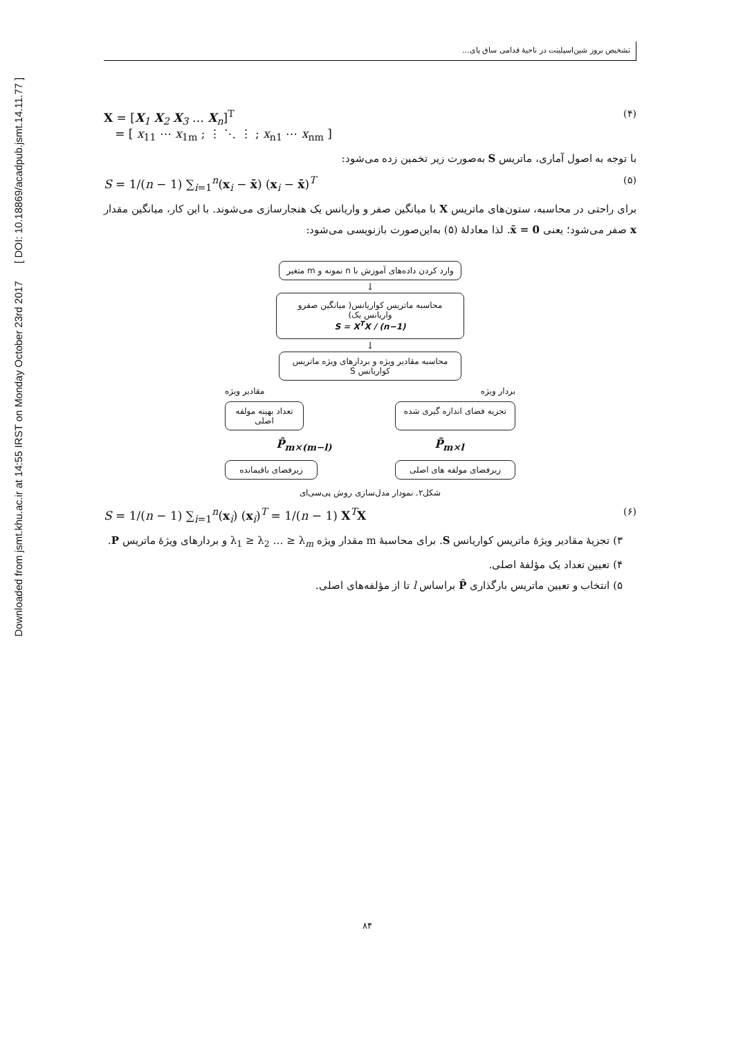Downloaded from jsmt.khu.ac.ir at 14:55 IRST on Monday October 23rd 2017 [ DOI: 10.18869/acadpub.jsmt.14.11.77 ]
تشخیص بروز شین‌اسپلینت در ناحیهٔ قدامی ساق پای...
X = [X<sub>1</sub> X<sub>2</sub> X<sub>3</sub> … X<sub>n</sub>]<sup>T</sup>
= [ x<sub>11</sub> ⋯ x<sub>1m</sub> ; ⋮ ⋱ ⋮ ; x<sub>n1</sub> ⋯ x<sub>nm</sub> ]
(۴)
با توجه به اصول آماری، ماتریس S به‌صورت زیر تخمین زده می‌شود:
S = 1/(n − 1) ∑<sub>i=1</sub><sup>n</sup>(x<sub>i</sub> − x̄) (x<sub>i</sub> − x̄)<sup>T</sup>
(۵)
برای راحتی در محاسبه، ستون‌های ماتریس X با میانگین صفر و واریانس یک هنجارسازی می‌شوند. با این کار، میانگین مقدار x صفر می‌شود؛ یعنی 0 = x̄. لذا معادلهٔ (۵) به‌این‌صورت بازنویسی می‌شود:
وارد کردن داده‌های آموزش با n نمونه و m متغیر
↓
محاسبه ماتریس کواریانس( میانگین صفرو واریانس یک)
S = X<sup>T</sup>X / (n−1)
↓
محاسبه مقادیر ویژه و بردارهای ویژه ماتریس کواریانس S
بردار ویژه مقادیر ویژه
تجزیه فضای اندازه گیری شده
تعداد بهینه مولفه اصلی
P̃<sub>m×l</sub> P̂<sub>m×(m−l)</sub>
زیرفضای مولفه های اصلی زیرفضای باقیمانده
شکل۲. نمودار مدل‌سازی روش پی‌سی‌ای
S = 1/(n − 1) ∑<sub>i=1</sub><sup>n</sup>(x<sub>i</sub>) (x<sub>i</sub>)<sup>T</sup> = 1/(n − 1) X<sup>T</sup>X
(۶)
۳) تجزیهٔ مقادیر ویژهٔ ماتریس کواریانس S. برای محاسبهٔ m مقدار ویژه λ<sub>1</sub> ≥ λ<sub>2</sub> … ≥ λ<sub>m</sub> و بردارهای ویژهٔ ماتریس P.
۴) تعیین تعداد یک مؤلفهٔ اصلی.
۵) انتخاب و تعیین ماتریس بارگذاری P̂ براساس l تا از مؤلفه‌های اصلی.
۸۴